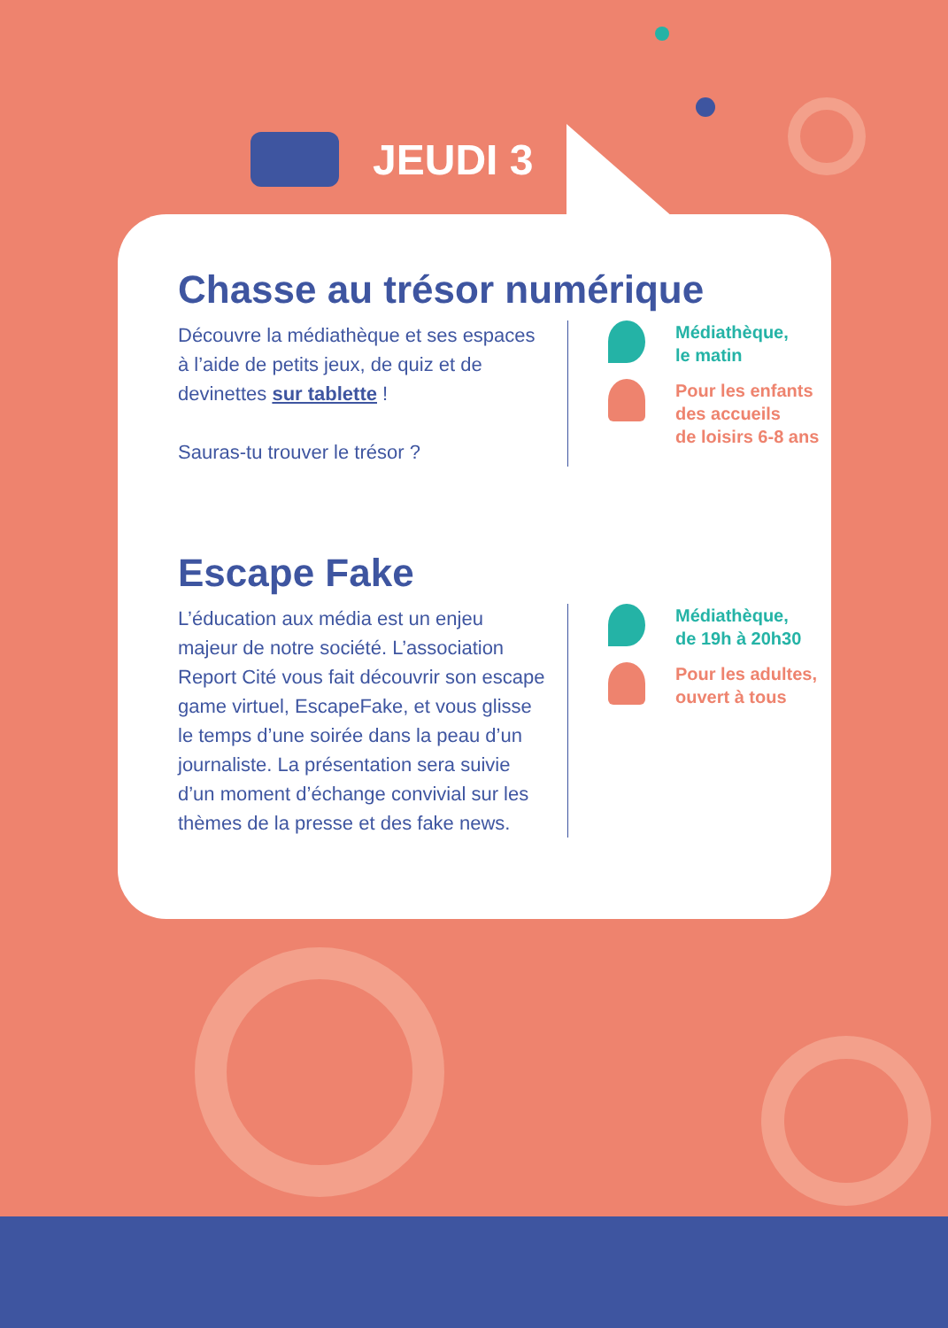JEUDI 3
Chasse au trésor numérique
Découvre la médiathèque et ses espaces à l’aide de petits jeux, de quiz et de devinettes sur tablette !
Sauras-tu trouver le trésor ?
Médiathèque,
le matin
Pour les enfants
des accueils
de loisirs 6-8 ans
Escape Fake
L’éducation aux média est un enjeu majeur de notre société. L’association Report Cité vous fait découvrir son escape game virtuel, EscapeFake, et vous glisse le temps d’une soirée dans la peau d’un journaliste. La présentation sera suivie d’un moment d’échange convivial sur les thèmes de la presse et des fake news.
Médiathèque,
de 19h à 20h30
Pour les adultes,
ouvert à tous